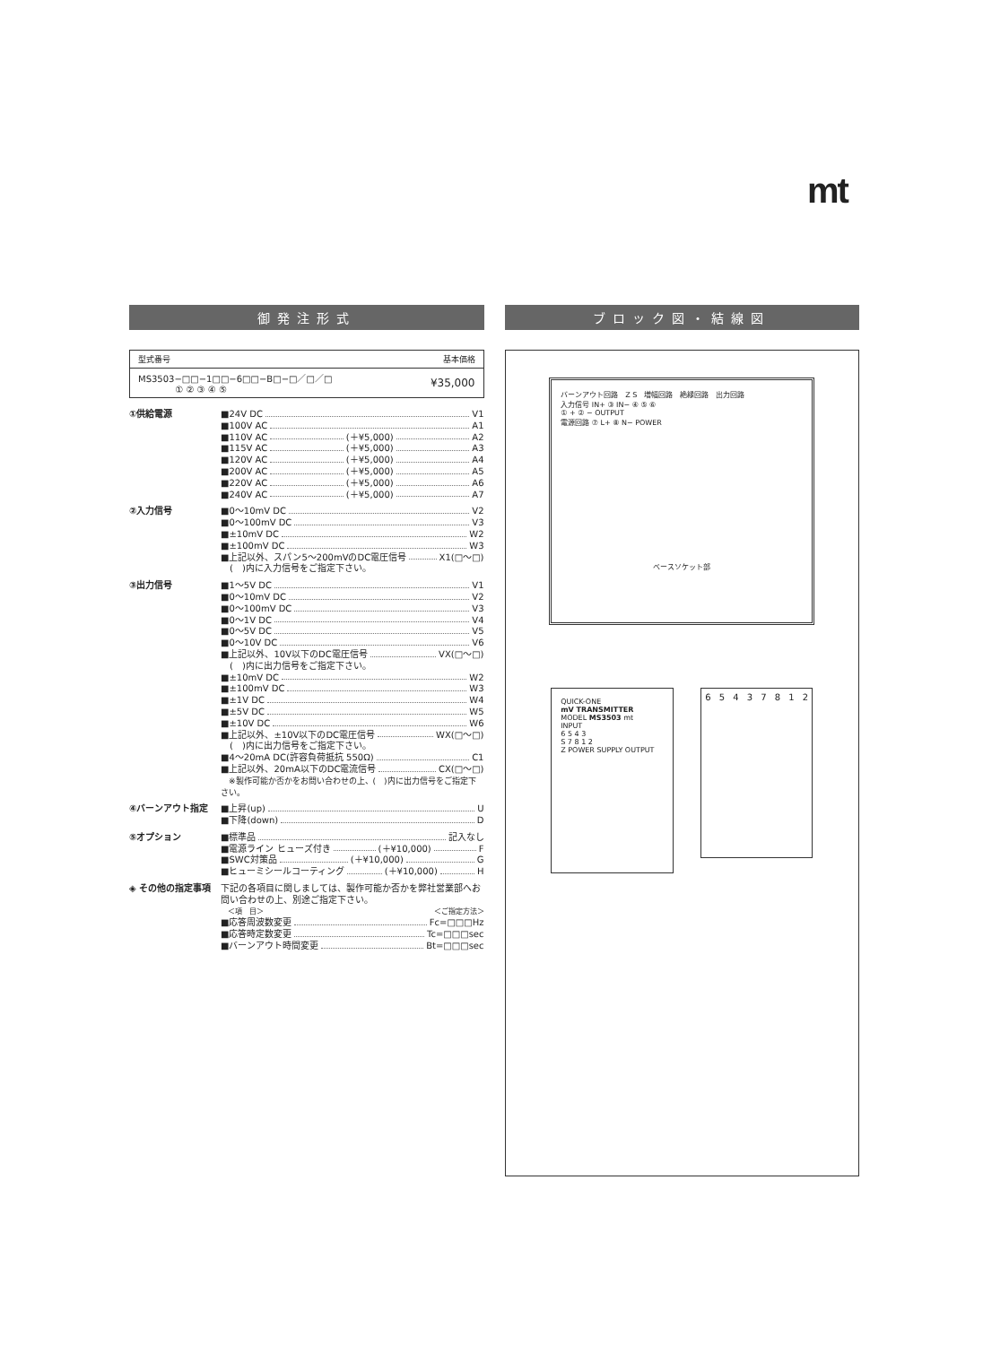mt
御発注形式
| 型式番号 | 基本価格 |
| MS3503−□□−1□□−6□□−B□−□／□／□ ① ② ③ ④ ⑤ | ¥35,000 |
| ①供給電源 | ■24V DC V1 ■100V AC A1 ■110V AC (＋¥5,000) A2 ■115V AC (＋¥5,000) A3 ■120V AC (＋¥5,000) A4 ■200V AC (＋¥5,000) A5 ■220V AC (＋¥5,000) A6 ■240V AC (＋¥5,000) A7 |
| ②入力信号 | ■0〜10mV DC V2 ■0〜100mV DC V3 ■±10mV DC W2 ■±100mV DC W3 ■上記以外、スパン5〜200mVのDC電圧信号 X1(□〜□) ( )内に入力信号をご指定下さい。 |
| ③出力信号 | ■1〜5V DC V1 ■0〜10mV DC V2 ■0〜100mV DC V3 ■0〜1V DC V4 ■0〜5V DC V5 ■0〜10V DC V6 ■上記以外、10V以下のDC電圧信号 VX(□〜□) ( )内に出力信号をご指定下さい。 ■±10mV DC W2 ■±100mV DC W3 ■±1V DC W4 ■±5V DC W5 ■±10V DC W6 ■上記以外、±10V以下のDC電圧信号 WX(□〜□) ( )内に出力信号をご指定下さい。 ■4〜20mA DC(許容負荷抵抗 550Ω) C1 ■上記以外、20mA以下のDC電流信号 CX(□〜□) ※製作可能か否かをお問い合わせの上、( )内に出力信号をご指定下さい。 |
| ④バーンアウト指定 | ■上昇(up) U ■下降(down) D |
| ⑤オプション | ■標準品 記入なし ■電源ライン ヒューズ付き (＋¥10,000) F ■SWC対策品 (＋¥10,000) G ■ヒューミシールコーティング (＋¥10,000) H |
| ◈ その他の指定事項 | 下記の各項目に関しましては、製作可能か否かを弊社営業部へお問い合わせの上、別途ご指定下さい。 ＜項 目＞ ＜ご指定方法＞ ■応答周波数変更 Fc=□□□Hz ■応答時定数変更 Tc=□□□sec ■バーンアウト時間変更 Bt=□□□sec |
ブロック図・結線図
バーンアウト回路　Z S　増幅回路　絶縁回路　出力回路
入力信号 IN+ ③ IN− ④ ⑤ ⑥
① + ② − OUTPUT
電源回路 ⑦ L+ ⑧ N− POWER
ベースソケット部
QUICK-ONE
mV TRANSMITTER
MODEL MS3503 mt
INPUT
6 5 4 3
S 7 8 1 2
Z POWER SUPPLY OUTPUT
65437812